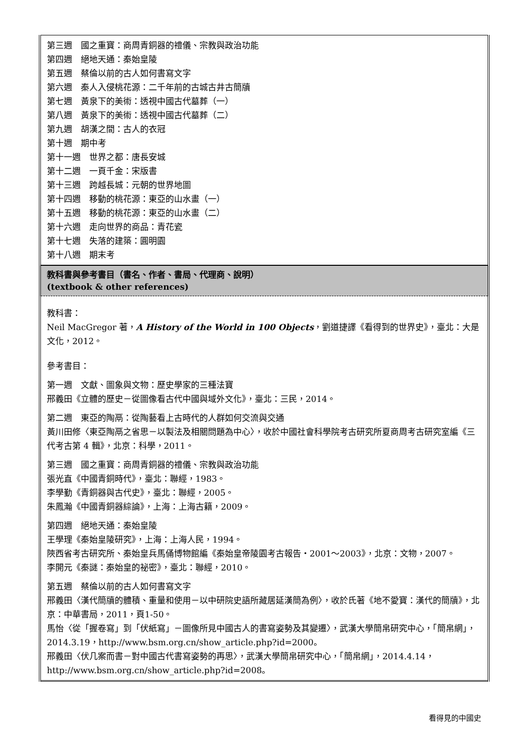| 第三週 國之重寶：商周青銅器的禮儀、宗教與政治功能 第四週 絕地天通：秦始皇陵 第五週 蔡倫以前的古人如何書寫文字 第六週 秦人入侵桃花源：二千年前的古城古井古簡牘 第七週 黃泉下的美術：透視中國古代墓葬（一） 第八週 黃泉下的美術：透視中國古代墓葬（二） 第九週 胡漢之間：古人的衣冠 第十週 期中考 第十一週 世界之都：唐長安城 第十二週 一頁千金：宋版書 第十三週 跨越長城：元朝的世界地圖 第十四週 移動的桃花源：東亞的山水畫（一） 第十五週 移動的桃花源：東亞的山水畫（二） 第十六週 走向世界的商品：青花瓷 第十七週 失落的建築：圓明園 第十八週 期末考 |
| 教科書與參考書目（書名、作者、書局、代理商、說明） (textbook & other references) |
| 教科書： Neil MacGregor 著， A History of the World in 100 Objects ，劉道捷譯《看得到的世界史》，臺北：大是文化，2012。 參考書目： 第一週 文獻、圖象與文物：歷史學家的三種法寶 邢義田《立體的歷史－從圖像看古代中國與域外文化》，臺北：三民，2014。 第二週 東亞的陶鬲：從陶藝看上古時代的人群如何交流與交通 黃川田修〈東亞陶鬲之省思－以製法及相關問題為中心〉，收於中國社會科學院考古研究所夏商周考古研究室編《三代考古第 4 輯》，北京：科學，2011。 第三週 國之重寶：商周青銅器的禮儀、宗教與政治功能 張光直《中國青銅時代》，臺北：聯經，1983。 李學勤《青銅器與古代史》，臺北：聯經，2005。 朱鳳瀚《中國青銅器綜論》，上海：上海古籍，2009。 第四週 絕地天通：秦始皇陵 王學理《秦始皇陵研究》，上海：上海人民，1994。 陝西省考古研究所、秦始皇兵馬俑博物館編《秦始皇帝陵園考古報告‧2001～2003》，北京：文物，2007。 李開元《秦謎：秦始皇的祕密》，臺北：聯經，2010。 第五週 蔡倫以前的古人如何書寫文字 邢義田〈漢代簡牘的體積、重量和使用－以中研院史語所藏居延漢簡為例〉，收於氏著《地不愛寶：漢代的簡牘》，北京：中華書局，2011，頁1-50。 馬怡〈從「握卷寫」到「伏紙寫」－圖像所見中國古人的書寫姿勢及其變遷〉，武漢大學簡帛研究中心，「簡帛網」，2014.3.19，http://www.bsm.org.cn/show_article.php?id=2000。 邢義田〈伏几案而書－對中國古代書寫姿勢的再思〉，武漢大學簡帛研究中心，「簡帛網」，2014.4.14，http://www.bsm.org.cn/show_article.php?id=2008。 |
看得見的中國史